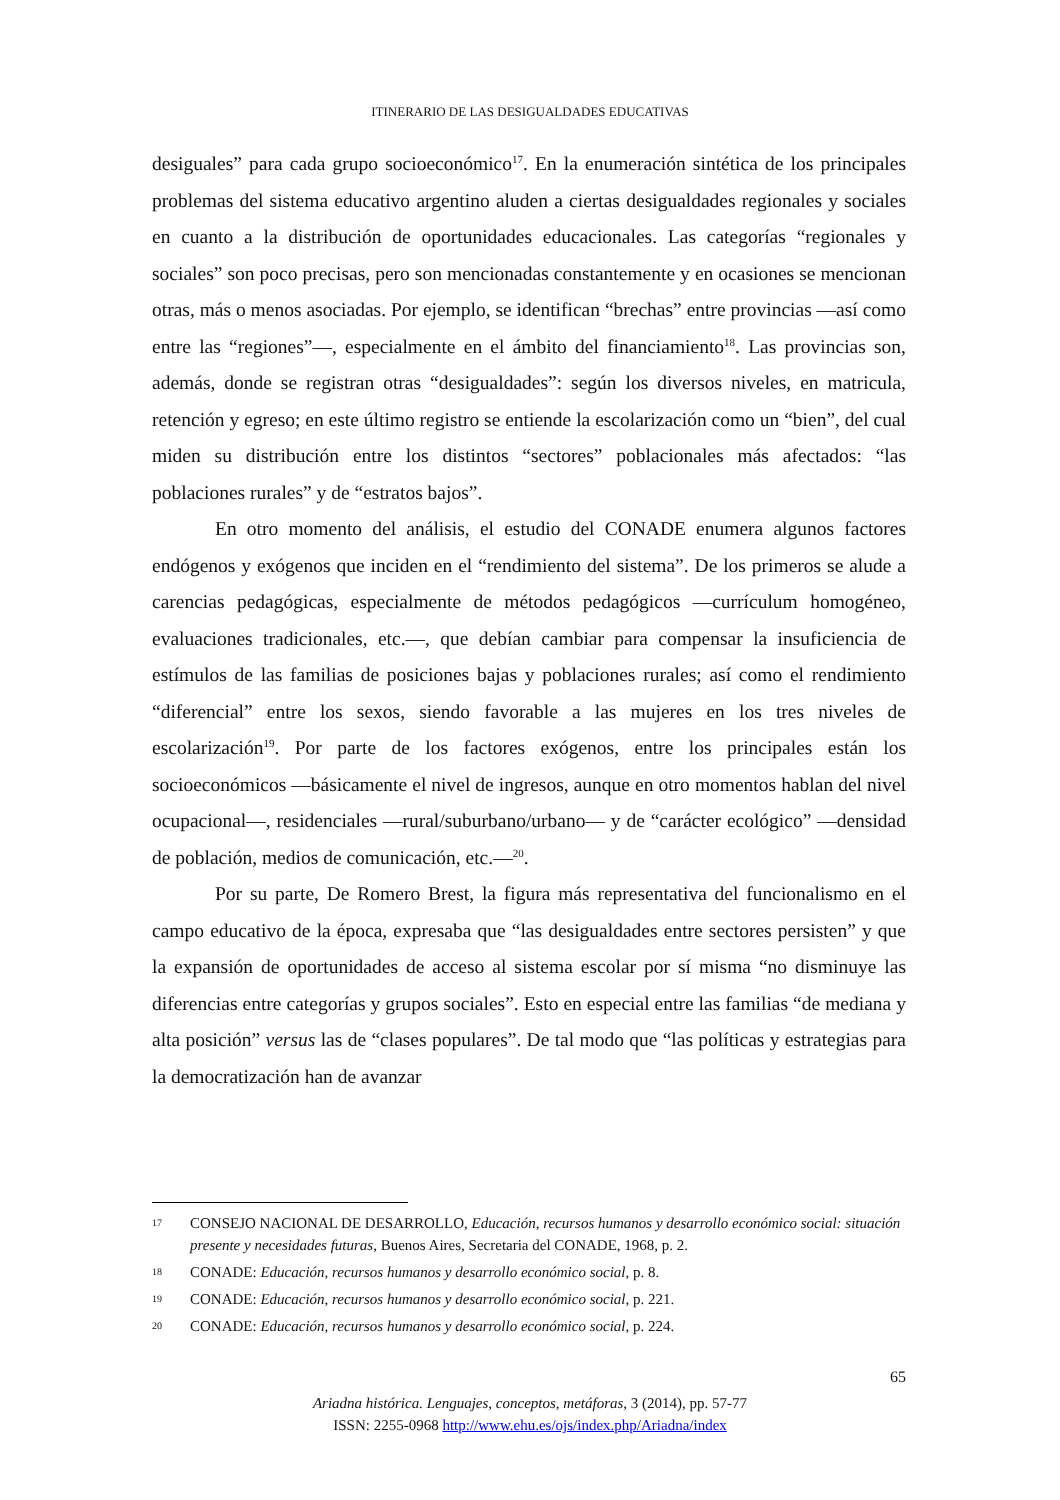ITINERARIO DE LAS DESIGUALDADES EDUCATIVAS
desiguales” para cada grupo socioeconómico<sup>17</sup>. En la enumeración sintética de los principales problemas del sistema educativo argentino aluden a ciertas desigualdades regionales y sociales en cuanto a la distribución de oportunidades educacionales. Las categorías “regionales y sociales” son poco precisas, pero son mencionadas constantemente y en ocasiones se mencionan otras, más o menos asociadas. Por ejemplo, se identifican “brechas” entre provincias —así como entre las “regiones”—, especialmente en el ámbito del financiamiento<sup>18</sup>. Las provincias son, además, donde se registran otras “desigualdades”: según los diversos niveles, en matricula, retención y egreso; en este último registro se entiende la escolarización como un “bien”, del cual miden su distribución entre los distintos “sectores” poblacionales más afectados: “las poblaciones rurales” y de “estratos bajos”.
En otro momento del análisis, el estudio del CONADE enumera algunos factores endógenos y exógenos que inciden en el “rendimiento del sistema”. De los primeros se alude a carencias pedagógicas, especialmente de métodos pedagógicos —currículum homogéneo, evaluaciones tradicionales, etc.—, que debían cambiar para compensar la insuficiencia de estímulos de las familias de posiciones bajas y poblaciones rurales; así como el rendimiento “diferencial” entre los sexos, siendo favorable a las mujeres en los tres niveles de escolarización<sup>19</sup>. Por parte de los factores exógenos, entre los principales están los socioeconómicos —básicamente el nivel de ingresos, aunque en otro momentos hablan del nivel ocupacional—, residenciales —rural/suburbano/urbano— y de “carácter ecológico” —densidad de población, medios de comunicación, etc.—<sup>20</sup>.
Por su parte, De Romero Brest, la figura más representativa del funcionalismo en el campo educativo de la época, expresaba que “las desigualdades entre sectores persisten” y que la expansión de oportunidades de acceso al sistema escolar por sí misma “no disminuye las diferencias entre categorías y grupos sociales”. Esto en especial entre las familias “de mediana y alta posición” versus las de “clases populares”. De tal modo que “las políticas y estrategias para la democratización han de avanzar
17 CONSEJO NACIONAL DE DESARROLLO, Educación, recursos humanos y desarrollo económico social: situación presente y necesidades futuras, Buenos Aires, Secretaria del CONADE, 1968, p. 2.
18 CONADE: Educación, recursos humanos y desarrollo económico social, p. 8.
19 CONADE: Educación, recursos humanos y desarrollo económico social, p. 221.
20 CONADE: Educación, recursos humanos y desarrollo económico social, p. 224.
65
Ariadna histórica. Lenguajes, conceptos, metáforas, 3 (2014), pp. 57-77
ISSN: 2255-0968 http://www.ehu.es/ojs/index.php/Ariadna/index